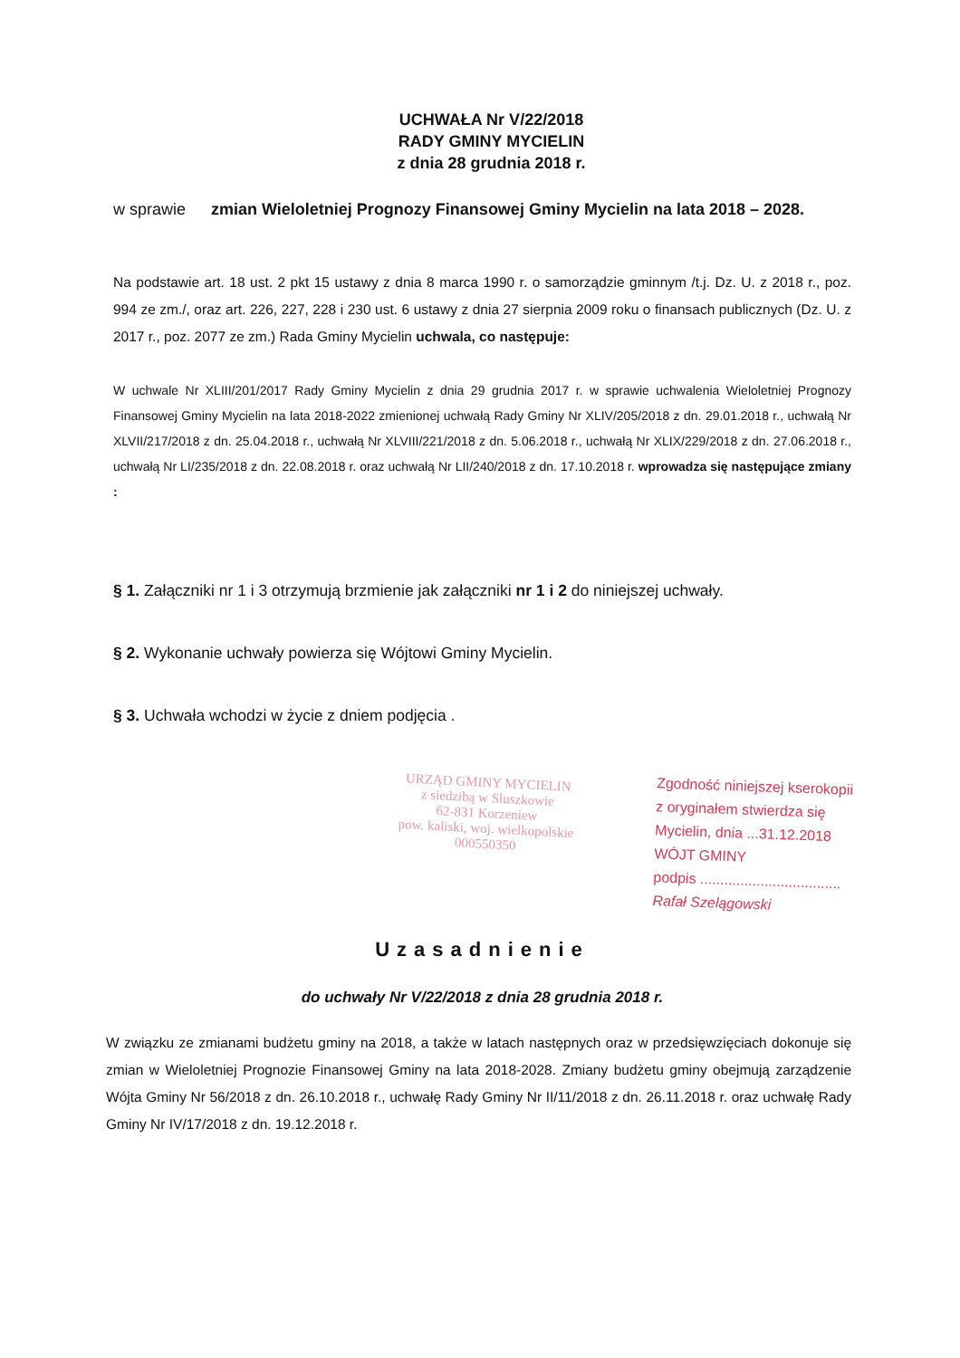UCHWAŁA Nr V/22/2018
RADY GMINY MYCIELIN
z dnia 28 grudnia 2018 r.
w sprawie zmian Wieloletniej Prognozy Finansowej Gminy Mycielin na lata 2018 – 2028.
Na podstawie art. 18 ust. 2 pkt 15 ustawy z dnia 8 marca 1990 r. o samorządzie gminnym /t.j. Dz. U. z 2018 r., poz. 994 ze zm./, oraz art. 226, 227, 228 i 230 ust. 6 ustawy z dnia 27 sierpnia 2009 roku o finansach publicznych (Dz. U. z 2017 r., poz. 2077 ze zm.) Rada Gminy Mycielin uchwala, co następuje:
W uchwale Nr XLIII/201/2017 Rady Gminy Mycielin z dnia 29 grudnia 2017 r. w sprawie uchwalenia Wieloletniej Prognozy Finansowej Gminy Mycielin na lata 2018-2022 zmienionej uchwałą Rady Gminy Nr XLIV/205/2018 z dn. 29.01.2018 r., uchwałą Nr XLVII/217/2018 z dn. 25.04.2018 r., uchwałą Nr XLVIII/221/2018 z dn. 5.06.2018 r., uchwałą Nr XLIX/229/2018 z dn. 27.06.2018 r., uchwałą Nr LI/235/2018 z dn. 22.08.2018 r. oraz uchwałą Nr LII/240/2018 z dn. 17.10.2018 r. wprowadza się następujące zmiany :
§ 1. Załączniki nr 1 i 3 otrzymują brzmienie jak załączniki nr 1 i 2 do niniejszej uchwały.
§ 2. Wykonanie uchwały powierza się Wójtowi Gminy Mycielin.
§ 3. Uchwała wchodzi w życie z dniem podjęcia .
URZĄD GMINY MYCIELIN
z siedzibą w Słuszkowie
62-831 Korzeniew
pow. kaliski, woj. wielkopolskie
000550350
Zgodność niniejszej kserokopii
z oryginałem stwierdza się
Mycielin, dnia ...31.12.2018
WÓJT GMINY
podpis ...................................
Rafał Szelągowski
Uzasadnienie
do uchwały Nr V/22/2018 z dnia 28 grudnia 2018 r.
W związku ze zmianami budżetu gminy na 2018, a także w latach następnych oraz w przedsięwzięciach dokonuje się zmian w Wieloletniej Prognozie Finansowej Gminy na lata 2018-2028. Zmiany budżetu gminy obejmują zarządzenie Wójta Gminy Nr 56/2018 z dn. 26.10.2018 r., uchwałę Rady Gminy Nr II/11/2018 z dn. 26.11.2018 r. oraz uchwałę Rady Gminy Nr IV/17/2018 z dn. 19.12.2018 r.